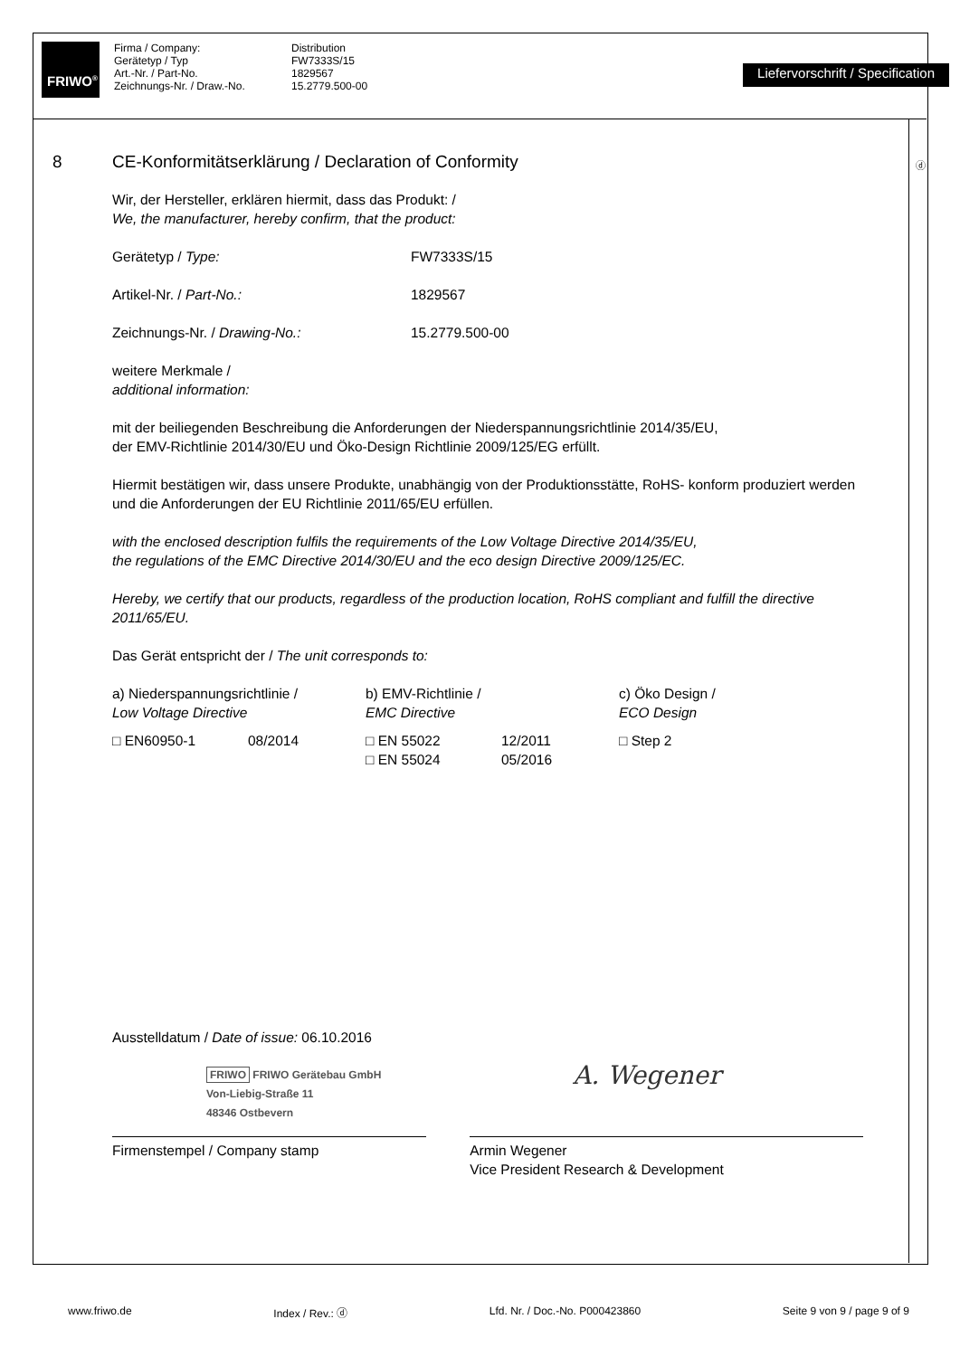FRIWO<sup>®</sup>
Firma / Company:
Gerätetyp / Typ
Art.-Nr. / Part-No.
Zeichnungs-Nr. / Draw.-No.
Distribution
FW7333S/15
1829567
15.2779.500-00
Liefervorschrift / Specification
8 CE-Konformitätserklärung / Declaration of Conformity
ⓓ
Wir, der Hersteller, erklären hiermit, dass das Produkt: /
We, the manufacturer, hereby confirm, that the product:
| Gerätetyp / Type: | FW7333S/15 |
| Artikel-Nr. / Part-No.: | 1829567 |
| Zeichnungs-Nr. / Drawing-No.: | 15.2779.500-00 |
weitere Merkmale /
additional information:
mit der beiliegenden Beschreibung die Anforderungen der Niederspannungsrichtlinie 2014/35/EU,
der EMV-Richtlinie 2014/30/EU und Öko-Design Richtlinie 2009/125/EG erfüllt.
Hiermit bestätigen wir, dass unsere Produkte, unabhängig von der Produktionsstätte, RoHS- konform produziert werden und die Anforderungen der EU Richtlinie 2011/65/EU erfüllen.
with the enclosed description fulfils the requirements of the Low Voltage Directive 2014/35/EU,
the regulations of the EMC Directive 2014/30/EU and the eco design Directive 2009/125/EC.
Hereby, we certify that our products, regardless of the production location, RoHS compliant and fulfill the directive 2011/65/EU.
Das Gerät entspricht der / The unit corresponds to:
| a) Niederspannungsrichtlinie / Low Voltage Directive | | b) EMV-Richtlinie / EMC Directive | | c) Öko Design / ECO Design |
| □ EN60950-1 | 08/2014 | □ EN 55022 □ EN 55024 | 12/2011 05/2016 | □ Step 2 |
Ausstelldatum / Date of issue: 06.10.2016
FRIWO FRIWO Gerätebau GmbH
Von-Liebig-Straße 11
48346 Ostbevern
A. Wegener
Firmenstempel / Company stamp Armin Wegener
Vice President Research & Development
www.friwo.de Index / Rev.: ⓓ Lfd. Nr. / Doc.-No. P000423860 Seite 9 von 9 / page 9 of 9